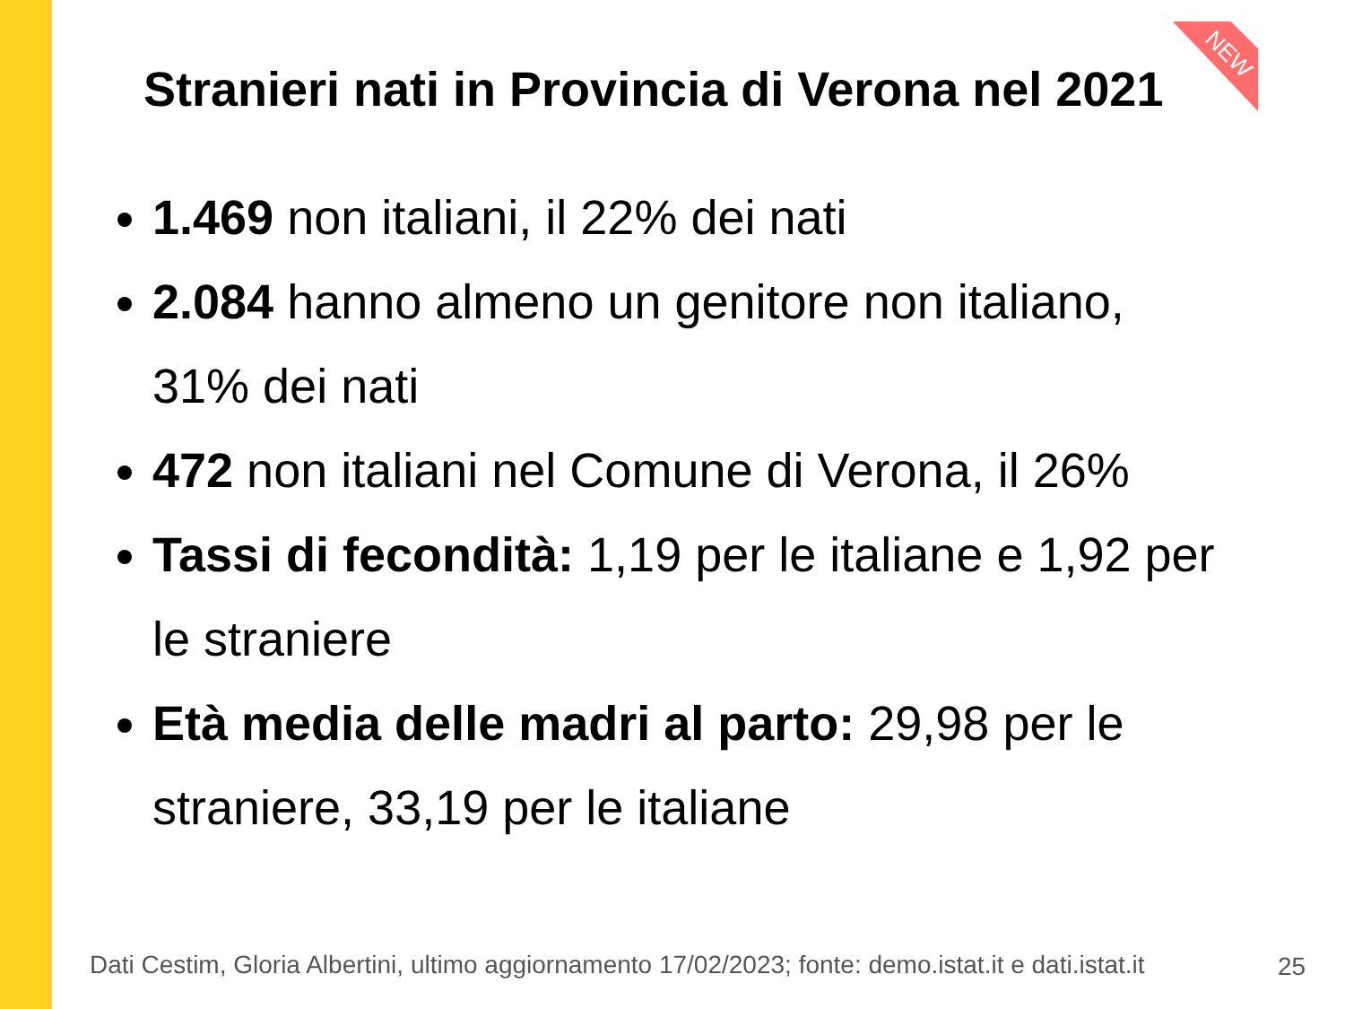NEW
Stranieri nati in Provincia di Verona nel 2021
1.469 non italiani, il 22% dei nati
2.084 hanno almeno un genitore non italiano, 31% dei nati
472 non italiani nel Comune di Verona, il 26%
Tassi di fecondità: 1,19 per le italiane e 1,92 per le straniere
Età media delle madri al parto: 29,98 per le straniere, 33,19 per le italiane
Dati Cestim, Gloria Albertini, ultimo aggiornamento 17/02/2023; fonte: demo.istat.it e dati.istat.it
25